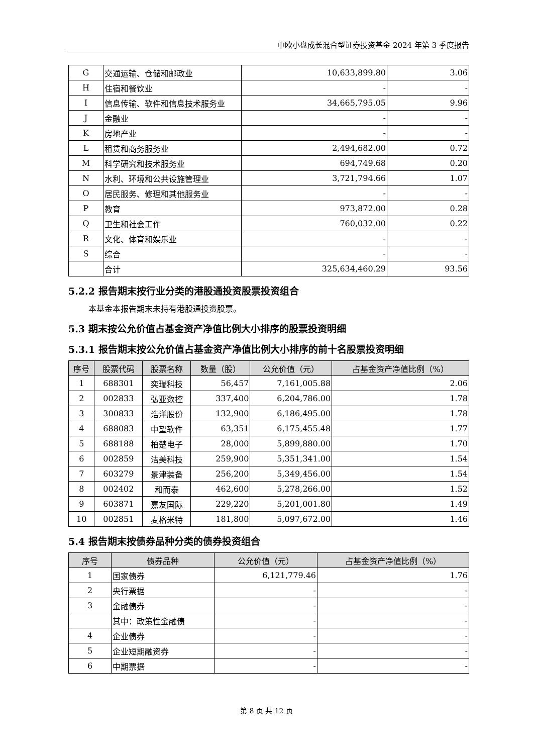中欧小盘成长混合型证券投资基金 2024 年第 3 季度报告
| G | 交通运输、仓储和邮政业 | 10,633,899.80 | 3.06 |
| H | 住宿和餐饮业 | - | - |
| I | 信息传输、软件和信息技术服务业 | 34,665,795.05 | 9.96 |
| J | 金融业 | - | - |
| K | 房地产业 | - | - |
| L | 租赁和商务服务业 | 2,494,682.00 | 0.72 |
| M | 科学研究和技术服务业 | 694,749.68 | 0.20 |
| N | 水利、环境和公共设施管理业 | 3,721,794.66 | 1.07 |
| O | 居民服务、修理和其他服务业 | - | - |
| P | 教育 | 973,872.00 | 0.28 |
| Q | 卫生和社会工作 | 760,032.00 | 0.22 |
| R | 文化、体育和娱乐业 | - | - |
| S | 综合 | - | - |
| | 合计 | 325,634,460.29 | 93.56 |
5.2.2 报告期末按行业分类的港股通投资股票投资组合
本基金本报告期末未持有港股通投资股票。
5.3 期末按公允价值占基金资产净值比例大小排序的股票投资明细
5.3.1 报告期末按公允价值占基金资产净值比例大小排序的前十名股票投资明细
| 序号 | 股票代码 | 股票名称 | 数量（股） | 公允价值（元） | 占基金资产净值比例（%） |
| --- | --- | --- | --- | --- | --- |
| 1 | 688301 | 奕瑞科技 | 56,457 | 7,161,005.88 | 2.06 |
| 2 | 002833 | 弘亚数控 | 337,400 | 6,204,786.00 | 1.78 |
| 3 | 300833 | 浩洋股份 | 132,900 | 6,186,495.00 | 1.78 |
| 4 | 688083 | 中望软件 | 63,351 | 6,175,455.48 | 1.77 |
| 5 | 688188 | 柏楚电子 | 28,000 | 5,899,880.00 | 1.70 |
| 6 | 002859 | 洁美科技 | 259,900 | 5,351,341.00 | 1.54 |
| 7 | 603279 | 景津装备 | 256,200 | 5,349,456.00 | 1.54 |
| 8 | 002402 | 和而泰 | 462,600 | 5,278,266.00 | 1.52 |
| 9 | 603871 | 嘉友国际 | 229,220 | 5,201,001.80 | 1.49 |
| 10 | 002851 | 麦格米特 | 181,800 | 5,097,672.00 | 1.46 |
5.4 报告期末按债券品种分类的债券投资组合
| 序号 | 债券品种 | 公允价值（元） | 占基金资产净值比例（%） |
| --- | --- | --- | --- |
| 1 | 国家债券 | 6,121,779.46 | 1.76 |
| 2 | 央行票据 | - | - |
| 3 | 金融债券 | - | - |
| | 其中：政策性金融债 | - | - |
| 4 | 企业债券 | - | - |
| 5 | 企业短期融资券 | - | - |
| 6 | 中期票据 | - | - |
第 8 页 共 12 页